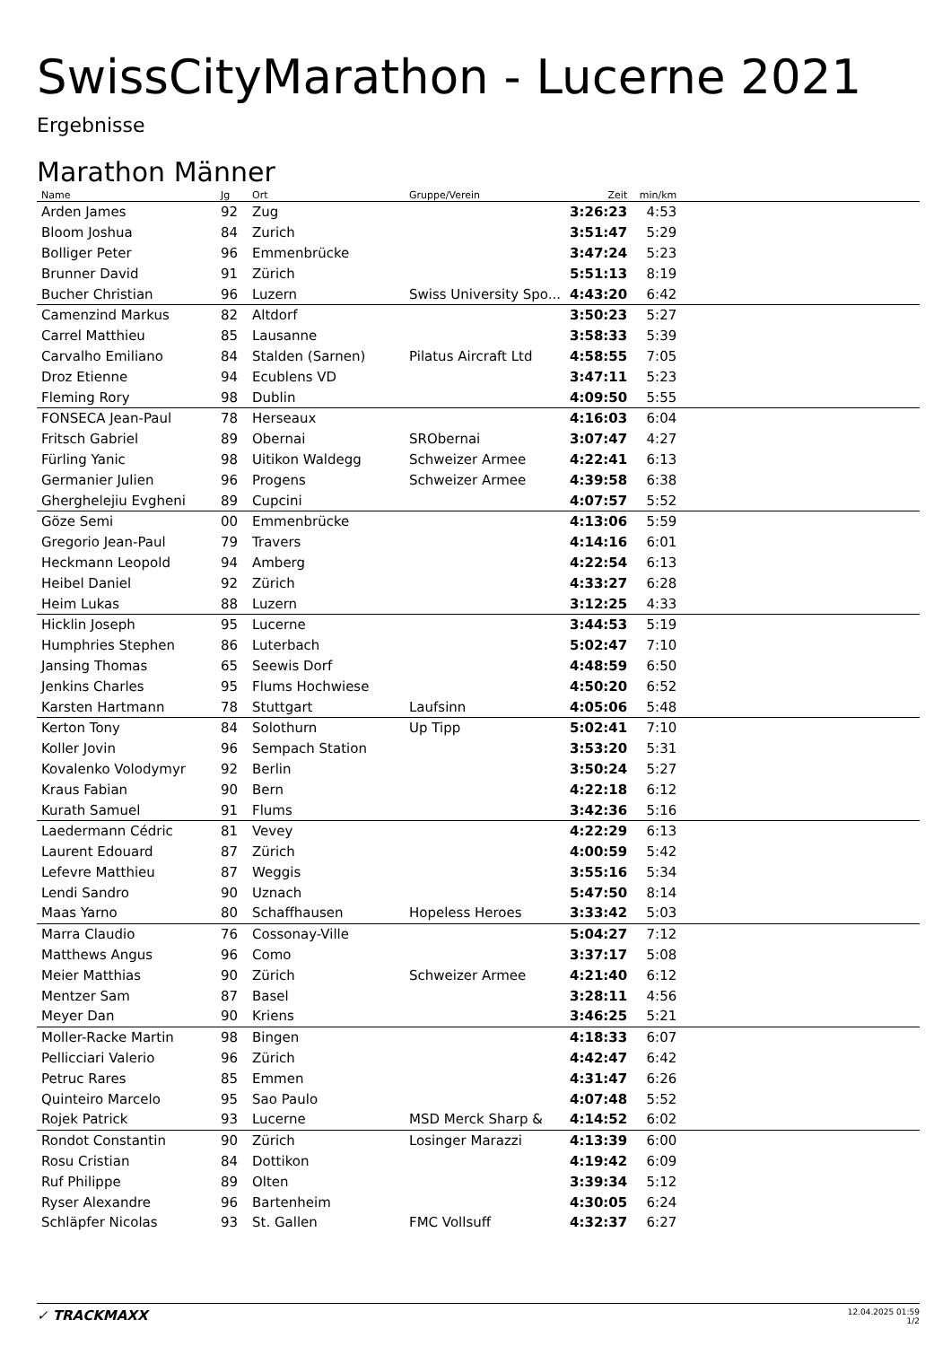SwissCityMarathon - Lucerne 2021
Ergebnisse
Marathon Männer
| Name | Jg | Ort | Gruppe/Verein | Zeit | min/km | |
| --- | --- | --- | --- | --- | --- | --- |
| Arden James | 92 | Zug | | 3:26:23 | 4:53 | |
| Bloom Joshua | 84 | Zurich | | 3:51:47 | 5:29 | |
| Bolliger Peter | 96 | Emmenbrücke | | 3:47:24 | 5:23 | |
| Brunner David | 91 | Zürich | | 5:51:13 | 8:19 | |
| Bucher Christian | 96 | Luzern | Swiss University Spo... | 4:43:20 | 6:42 | |
| Camenzind Markus | 82 | Altdorf | | 3:50:23 | 5:27 | |
| Carrel Matthieu | 85 | Lausanne | | 3:58:33 | 5:39 | |
| Carvalho Emiliano | 84 | Stalden (Sarnen) | Pilatus Aircraft Ltd | 4:58:55 | 7:05 | |
| Droz Etienne | 94 | Ecublens VD | | 3:47:11 | 5:23 | |
| Fleming Rory | 98 | Dublin | | 4:09:50 | 5:55 | |
| FONSECA Jean-Paul | 78 | Herseaux | | 4:16:03 | 6:04 | |
| Fritsch Gabriel | 89 | Obernai | SRObernai | 3:07:47 | 4:27 | |
| Fürling Yanic | 98 | Uitikon Waldegg | Schweizer Armee | 4:22:41 | 6:13 | |
| Germanier Julien | 96 | Progens | Schweizer Armee | 4:39:58 | 6:38 | |
| Gherghelejiu Evgheni | 89 | Cupcini | | 4:07:57 | 5:52 | |
| Göze Semi | 00 | Emmenbrücke | | 4:13:06 | 5:59 | |
| Gregorio Jean-Paul | 79 | Travers | | 4:14:16 | 6:01 | |
| Heckmann Leopold | 94 | Amberg | | 4:22:54 | 6:13 | |
| Heibel Daniel | 92 | Zürich | | 4:33:27 | 6:28 | |
| Heim Lukas | 88 | Luzern | | 3:12:25 | 4:33 | |
| Hicklin Joseph | 95 | Lucerne | | 3:44:53 | 5:19 | |
| Humphries Stephen | 86 | Luterbach | | 5:02:47 | 7:10 | |
| Jansing Thomas | 65 | Seewis Dorf | | 4:48:59 | 6:50 | |
| Jenkins Charles | 95 | Flums Hochwiese | | 4:50:20 | 6:52 | |
| Karsten Hartmann | 78 | Stuttgart | Laufsinn | 4:05:06 | 5:48 | |
| Kerton Tony | 84 | Solothurn | Up Tipp | 5:02:41 | 7:10 | |
| Koller Jovin | 96 | Sempach Station | | 3:53:20 | 5:31 | |
| Kovalenko Volodymyr | 92 | Berlin | | 3:50:24 | 5:27 | |
| Kraus Fabian | 90 | Bern | | 4:22:18 | 6:12 | |
| Kurath Samuel | 91 | Flums | | 3:42:36 | 5:16 | |
| Laedermann Cédric | 81 | Vevey | | 4:22:29 | 6:13 | |
| Laurent Edouard | 87 | Zürich | | 4:00:59 | 5:42 | |
| Lefevre Matthieu | 87 | Weggis | | 3:55:16 | 5:34 | |
| Lendi Sandro | 90 | Uznach | | 5:47:50 | 8:14 | |
| Maas Yarno | 80 | Schaffhausen | Hopeless Heroes | 3:33:42 | 5:03 | |
| Marra Claudio | 76 | Cossonay-Ville | | 5:04:27 | 7:12 | |
| Matthews Angus | 96 | Como | | 3:37:17 | 5:08 | |
| Meier Matthias | 90 | Zürich | Schweizer Armee | 4:21:40 | 6:12 | |
| Mentzer Sam | 87 | Basel | | 3:28:11 | 4:56 | |
| Meyer Dan | 90 | Kriens | | 3:46:25 | 5:21 | |
| Moller-Racke Martin | 98 | Bingen | | 4:18:33 | 6:07 | |
| Pellicciari Valerio | 96 | Zürich | | 4:42:47 | 6:42 | |
| Petruc Rares | 85 | Emmen | | 4:31:47 | 6:26 | |
| Quinteiro Marcelo | 95 | Sao Paulo | | 4:07:48 | 5:52 | |
| Rojek Patrick | 93 | Lucerne | MSD Merck Sharp & | 4:14:52 | 6:02 | |
| Rondot Constantin | 90 | Zürich | Losinger Marazzi | 4:13:39 | 6:00 | |
| Rosu Cristian | 84 | Dottikon | | 4:19:42 | 6:09 | |
| Ruf Philippe | 89 | Olten | | 3:39:34 | 5:12 | |
| Ryser Alexandre | 96 | Bartenheim | | 4:30:05 | 6:24 | |
| Schläpfer Nicolas | 93 | St. Gallen | FMC Vollsuff | 4:32:37 | 6:27 | |
✓ TRACKMAXX
12.04.2025 01:59
1/2